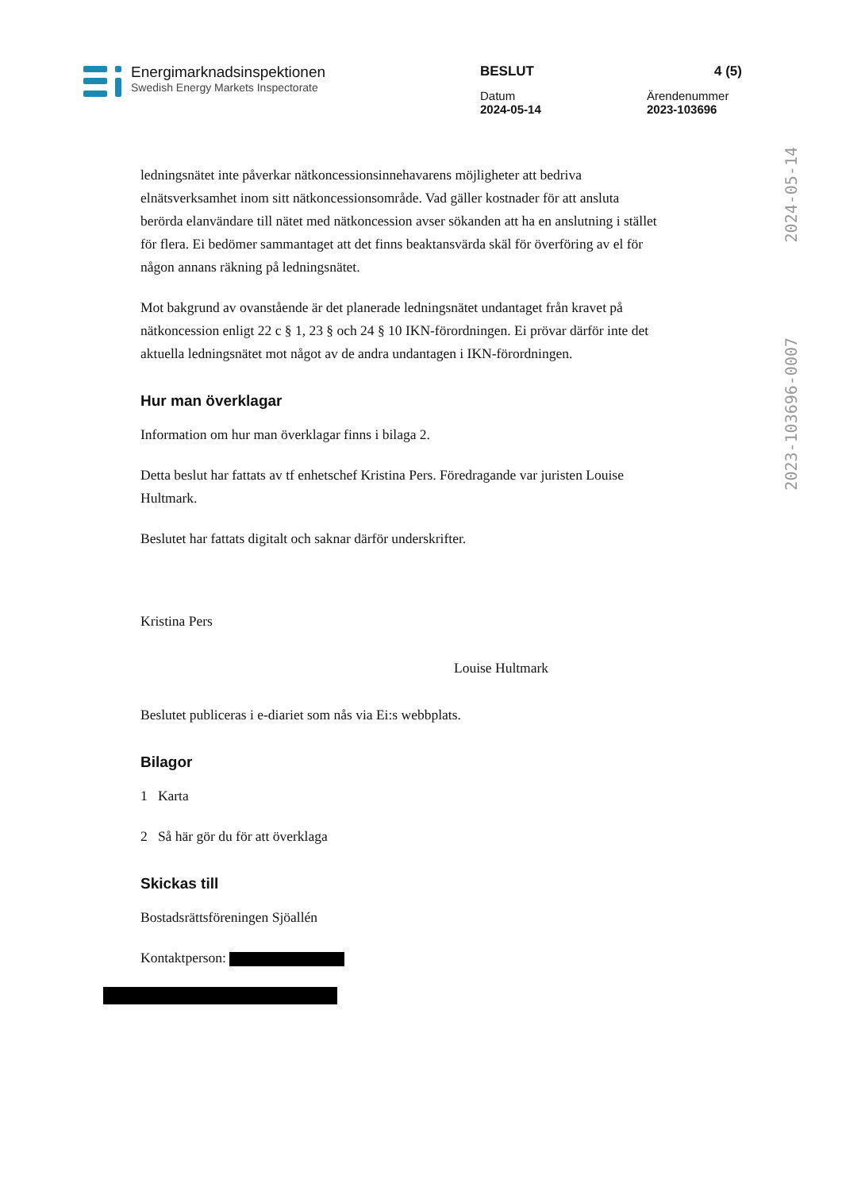Energimarknadsinspektionen
Swedish Energy Markets Inspectorate
BESLUT 4 (5)
Datum
2024-05-14 Ärendenummer
2023-103696
2024-05-14
2023-103696-0007
ledningsnätet inte påverkar nätkoncessionsinnehavarens möjligheter att bedriva elnätsverksamhet inom sitt nätkoncessionsområde. Vad gäller kostnader för att ansluta berörda elanvändare till nätet med nätkoncession avser sökanden att ha en anslutning i stället för flera. Ei bedömer sammantaget att det finns beaktansvärda skäl för överföring av el för någon annans räkning på ledningsnätet.
Mot bakgrund av ovanstående är det planerade ledningsnätet undantaget från kravet på nätkoncession enligt 22 c § 1, 23 § och 24 § 10 IKN-förordningen. Ei prövar därför inte det aktuella ledningsnätet mot något av de andra undantagen i IKN-förordningen.
Hur man överklagar
Information om hur man överklagar finns i bilaga 2.
Detta beslut har fattats av tf enhetschef Kristina Pers. Föredragande var juristen Louise Hultmark.
Beslutet har fattats digitalt och saknar därför underskrifter.
Kristina Pers
Louise Hultmark
Beslutet publiceras i e-diariet som nås via Ei:s webbplats.
Bilagor
1 Karta
2 Så här gör du för att överklaga
Skickas till
Bostadsrättsföreningen Sjöallén
Kontaktperson: